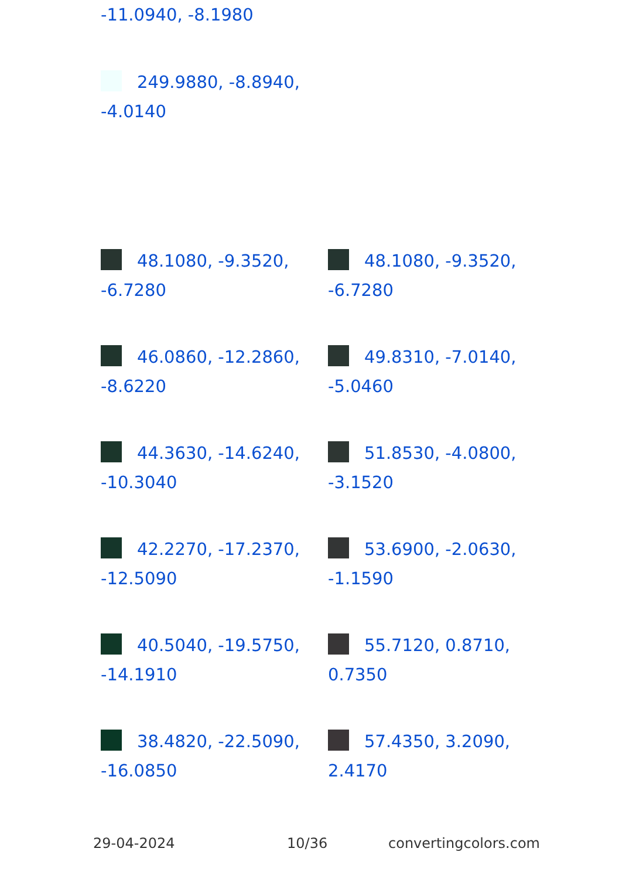-11.0940, -8.1980
249.9880, -8.8940, -4.0140
48.1080, -9.3520, -6.7280
48.1080, -9.3520, -6.7280
46.0860, -12.2860, -8.6220
49.8310, -7.0140, -5.0460
44.3630, -14.6240, -10.3040
51.8530, -4.0800, -3.1520
42.2270, -17.2370, -12.5090
53.6900, -2.0630, -1.1590
40.5040, -19.5750, -14.1910
55.7120, 0.8710, 0.7350
38.4820, -22.5090, -16.0850
57.4350, 3.2090, 2.4170
29-04-2024 10/36 convertingcolors.com